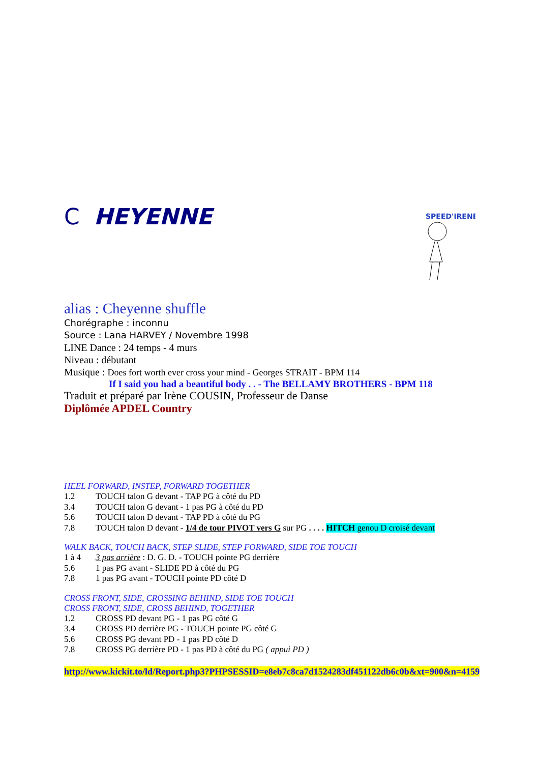C HEYENNE
SPEED'IRENE
alias : Cheyenne shuffle
Chorégraphe : inconnu
Source : Lana HARVEY / Novembre 1998
LINE Dance : 24 temps - 4 murs
Niveau : débutant
Musique : Does fort worth ever cross your mind - Georges STRAIT - BPM 114
If I said you had a beautiful body . . - The BELLAMY BROTHERS - BPM 118
Traduit et préparé par Irène COUSIN, Professeur de Danse
Diplômée APDEL Country
HEEL FORWARD, INSTEP, FORWARD TOGETHER
1.2 TOUCH talon G devant - TAP PG à côté du PD
3.4 TOUCH talon G devant - 1 pas PG à côté du PD
5.6 TOUCH talon D devant - TAP PD à côté du PG
7.8 TOUCH talon D devant - 1/4 de tour PIVOT vers G sur PG . . . . HITCH genou D croisé devant
WALK BACK, TOUCH BACK, STEP SLIDE, STEP FORWARD, SIDE TOE TOUCH
1 à 4 3 pas arrière : D. G. D. - TOUCH pointe PG derrière
5.6 1 pas PG avant - SLIDE PD à côté du PG
7.8 1 pas PG avant - TOUCH pointe PD côté D
CROSS FRONT, SIDE, CROSSING BEHIND, SIDE TOE TOUCH
CROSS FRONT, SIDE, CROSS BEHIND, TOGETHER
1.2 CROSS PD devant PG - 1 pas PG côté G
3.4 CROSS PD derrière PG - TOUCH pointe PG côté G
5.6 CROSS PG devant PD - 1 pas PD côté D
7.8 CROSS PG derrière PD - 1 pas PD à côté du PG ( appui PD )
http://www.kickit.to/ld/Report.php3?PHPSESSID=e8eb7c8ca7d1524283df451122db6c0b&xt=900&n=4159